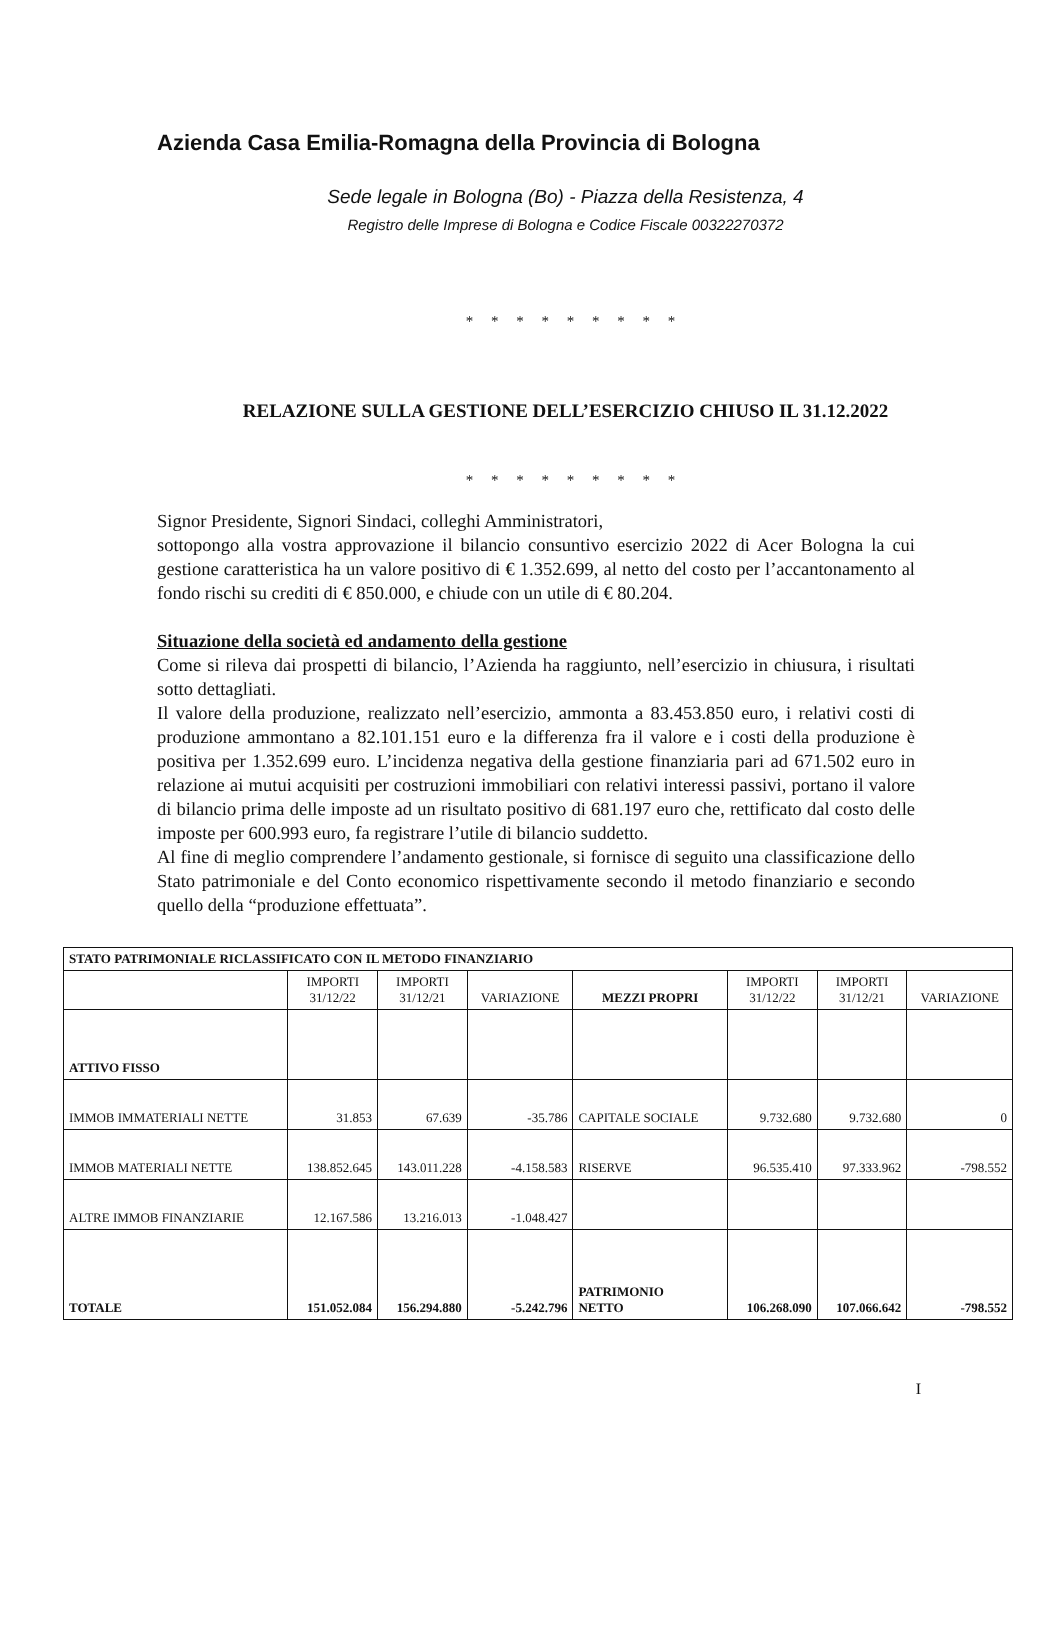Azienda Casa Emilia-Romagna della Provincia di Bologna
Sede legale in Bologna (Bo) - Piazza della Resistenza, 4
Registro delle Imprese di Bologna e Codice Fiscale 00322270372
* * * * * * * * *
RELAZIONE SULLA GESTIONE DELL’ESERCIZIO CHIUSO IL 31.12.2022
* * * * * * * * *
Signor Presidente, Signori Sindaci, colleghi Amministratori,
sottopongo alla vostra approvazione il bilancio consuntivo esercizio 2022 di Acer Bologna la cui gestione caratteristica ha un valore positivo di € 1.352.699, al netto del costo per l’accantonamento al fondo rischi su crediti di € 850.000, e chiude con un utile di € 80.204.
Situazione della società ed andamento della gestione
Come si rileva dai prospetti di bilancio, l’Azienda ha raggiunto, nell’esercizio in chiusura, i risultati sotto dettagliati.
Il valore della produzione, realizzato nell’esercizio, ammonta a 83.453.850 euro, i relativi costi di produzione ammontano a 82.101.151 euro e la differenza fra il valore e i costi della produzione è positiva per 1.352.699 euro. L’incidenza negativa della gestione finanziaria pari ad 671.502 euro in relazione ai mutui acquisiti per costruzioni immobiliari con relativi interessi passivi, portano il valore di bilancio prima delle imposte ad un risultato positivo di 681.197 euro che, rettificato dal costo delle imposte per 600.993 euro, fa registrare l’utile di bilancio suddetto.
Al fine di meglio comprendere l’andamento gestionale, si fornisce di seguito una classificazione dello Stato patrimoniale e del Conto economico rispettivamente secondo il metodo finanziario e secondo quello della “produzione effettuata”.
| STATO PATRIMONIALE RICLASSIFICATO CON IL METODO FINANZIARIO | | | | | | | |
| | IMPORTI 31/12/22 | IMPORTI 31/12/21 | VARIAZIONE | MEZZI PROPRI | IMPORTI 31/12/22 | IMPORTI 31/12/21 | VARIAZIONE |
| ATTIVO FISSO | | | | | | | |
| IMMOB IMMATERIALI NETTE | 31.853 | 67.639 | -35.786 | CAPITALE SOCIALE | 9.732.680 | 9.732.680 | 0 |
| IMMOB MATERIALI NETTE | 138.852.645 | 143.011.228 | -4.158.583 | RISERVE | 96.535.410 | 97.333.962 | -798.552 |
| ALTRE IMMOB FINANZIARIE | 12.167.586 | 13.216.013 | -1.048.427 | | | | |
| TOTALE | 151.052.084 | 156.294.880 | -5.242.796 | PATRIMONIO NETTO | 106.268.090 | 107.066.642 | -798.552 |
I